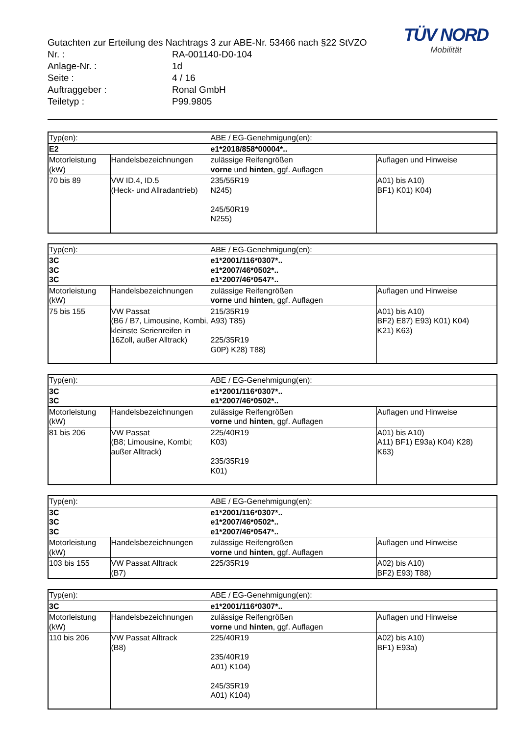TÜV NORD
Mobilität
Gutachten zur Erteilung des Nachtrags 3 zur ABE-Nr. 53466 nach §22 StVZO
| Nr. : | RA-001140-D0-104 |
| Anlage-Nr. : | 1d |
| Seite : | 4 / 16 |
| Auftraggeber : | Ronal GmbH |
| Teiletyp : | P99.9805 |
| Typ(en): | | ABE / EG-Genehmigung(en): | |
| E2 | | e1*2018/858*00004*.. | |
| Motorleistung (kW) | Handelsbezeichnungen | zulässige Reifengrößen vorne und hinten , ggf. Auflagen | Auflagen und Hinweise |
| 70 bis 89 | VW ID.4, ID.5 (Heck- und Allradantrieb) | 235/55R19 N245) 245/50R19 N255) | A01) bis A10) BF1) K01) K04) |
| Typ(en): | | ABE / EG-Genehmigung(en): | |
| 3C 3C 3C | | e1*2001/116*0307*.. e1*2007/46*0502*.. e1*2007/46*0547*.. | |
| Motorleistung (kW) | Handelsbezeichnungen | zulässige Reifengrößen vorne und hinten , ggf. Auflagen | Auflagen und Hinweise |
| 75 bis 155 | VW Passat (B6 / B7, Limousine, Kombi, kleinste Serienreifen in 16Zoll, außer Alltrack) | 215/35R19 A93) T85) 225/35R19 G0P) K28) T88) | A01) bis A10) BF2) E87) E93) K01) K04) K21) K63) |
| Typ(en): | | ABE / EG-Genehmigung(en): | |
| 3C 3C | | e1*2001/116*0307*.. e1*2007/46*0502*.. | |
| Motorleistung (kW) | Handelsbezeichnungen | zulässige Reifengrößen vorne und hinten , ggf. Auflagen | Auflagen und Hinweise |
| 81 bis 206 | VW Passat (B8; Limousine, Kombi; außer Alltrack) | 225/40R19 K03) 235/35R19 K01) | A01) bis A10) A11) BF1) E93a) K04) K28) K63) |
| Typ(en): | | ABE / EG-Genehmigung(en): | |
| 3C 3C 3C | | e1*2001/116*0307*.. e1*2007/46*0502*.. e1*2007/46*0547*.. | |
| Motorleistung (kW) | Handelsbezeichnungen | zulässige Reifengrößen vorne und hinten , ggf. Auflagen | Auflagen und Hinweise |
| 103 bis 155 | VW Passat Alltrack (B7) | 225/35R19 | A02) bis A10) BF2) E93) T88) |
| Typ(en): | | ABE / EG-Genehmigung(en): | |
| 3C | | e1*2001/116*0307*.. | |
| Motorleistung (kW) | Handelsbezeichnungen | zulässige Reifengrößen vorne und hinten , ggf. Auflagen | Auflagen und Hinweise |
| 110 bis 206 | VW Passat Alltrack (B8) | 225/40R19 235/40R19 A01) K104) 245/35R19 A01) K104) | A02) bis A10) BF1) E93a) |